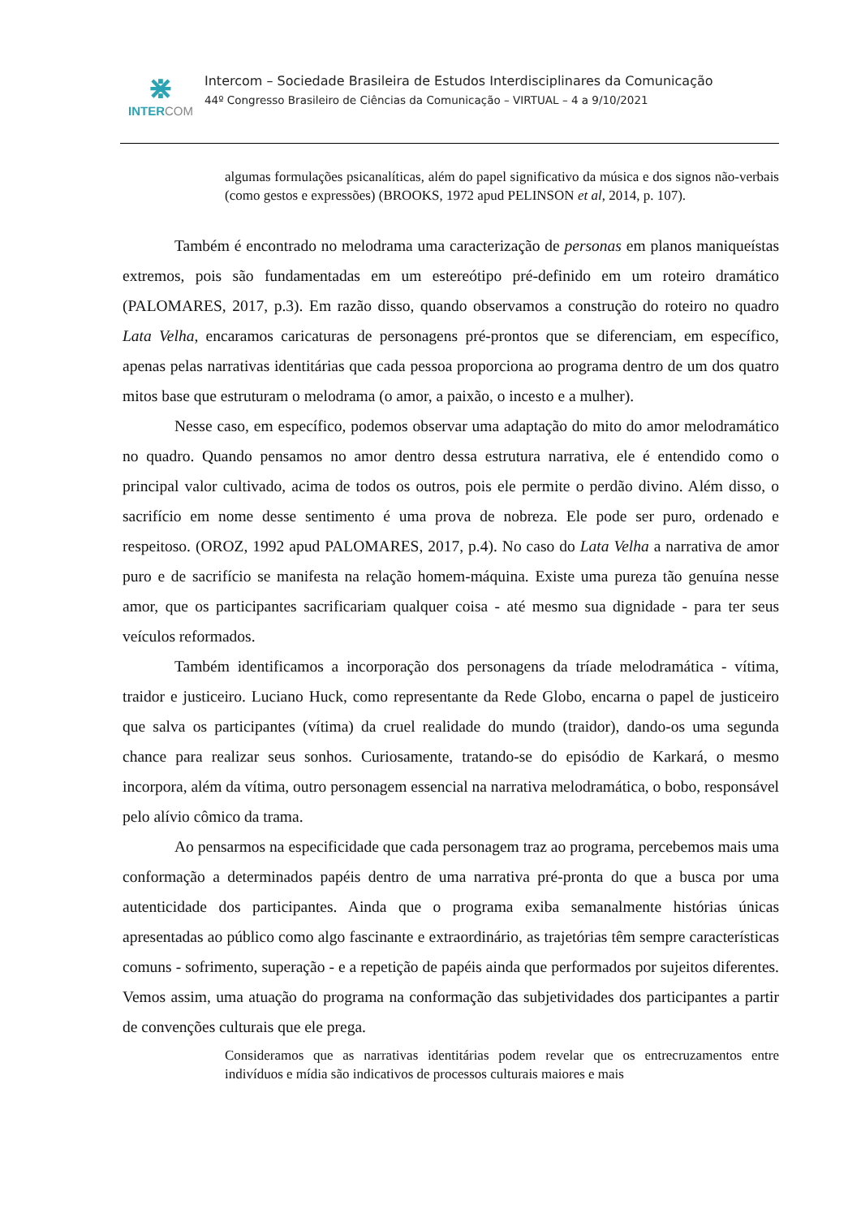⋇
INTERCOM
Intercom – Sociedade Brasileira de Estudos Interdisciplinares da Comunicação
44º Congresso Brasileiro de Ciências da Comunicação – VIRTUAL – 4 a 9/10/2021
algumas formulações psicanalíticas, além do papel significativo da música e dos signos não-verbais (como gestos e expressões) (BROOKS, 1972 apud PELINSON et al, 2014, p. 107).
Também é encontrado no melodrama uma caracterização de personas em planos maniqueístas extremos, pois são fundamentadas em um estereótipo pré-definido em um roteiro dramático (PALOMARES, 2017, p.3). Em razão disso, quando observamos a construção do roteiro no quadro Lata Velha, encaramos caricaturas de personagens pré-prontos que se diferenciam, em específico, apenas pelas narrativas identitárias que cada pessoa proporciona ao programa dentro de um dos quatro mitos base que estruturam o melodrama (o amor, a paixão, o incesto e a mulher).
Nesse caso, em específico, podemos observar uma adaptação do mito do amor melodramático no quadro. Quando pensamos no amor dentro dessa estrutura narrativa, ele é entendido como o principal valor cultivado, acima de todos os outros, pois ele permite o perdão divino. Além disso, o sacrifício em nome desse sentimento é uma prova de nobreza. Ele pode ser puro, ordenado e respeitoso. (OROZ, 1992 apud PALOMARES, 2017, p.4). No caso do Lata Velha a narrativa de amor puro e de sacrifício se manifesta na relação homem-máquina. Existe uma pureza tão genuína nesse amor, que os participantes sacrificariam qualquer coisa - até mesmo sua dignidade - para ter seus veículos reformados.
Também identificamos a incorporação dos personagens da tríade melodramática - vítima, traidor e justiceiro. Luciano Huck, como representante da Rede Globo, encarna o papel de justiceiro que salva os participantes (vítima) da cruel realidade do mundo (traidor), dando-os uma segunda chance para realizar seus sonhos. Curiosamente, tratando-se do episódio de Karkará, o mesmo incorpora, além da vítima, outro personagem essencial na narrativa melodramática, o bobo, responsável pelo alívio cômico da trama.
Ao pensarmos na especificidade que cada personagem traz ao programa, percebemos mais uma conformação a determinados papéis dentro de uma narrativa pré-pronta do que a busca por uma autenticidade dos participantes. Ainda que o programa exiba semanalmente histórias únicas apresentadas ao público como algo fascinante e extraordinário, as trajetórias têm sempre características comuns - sofrimento, superação - e a repetição de papéis ainda que performados por sujeitos diferentes. Vemos assim, uma atuação do programa na conformação das subjetividades dos participantes a partir de convenções culturais que ele prega.
Consideramos que as narrativas identitárias podem revelar que os entrecruzamentos entre indivíduos e mídia são indicativos de processos culturais maiores e mais